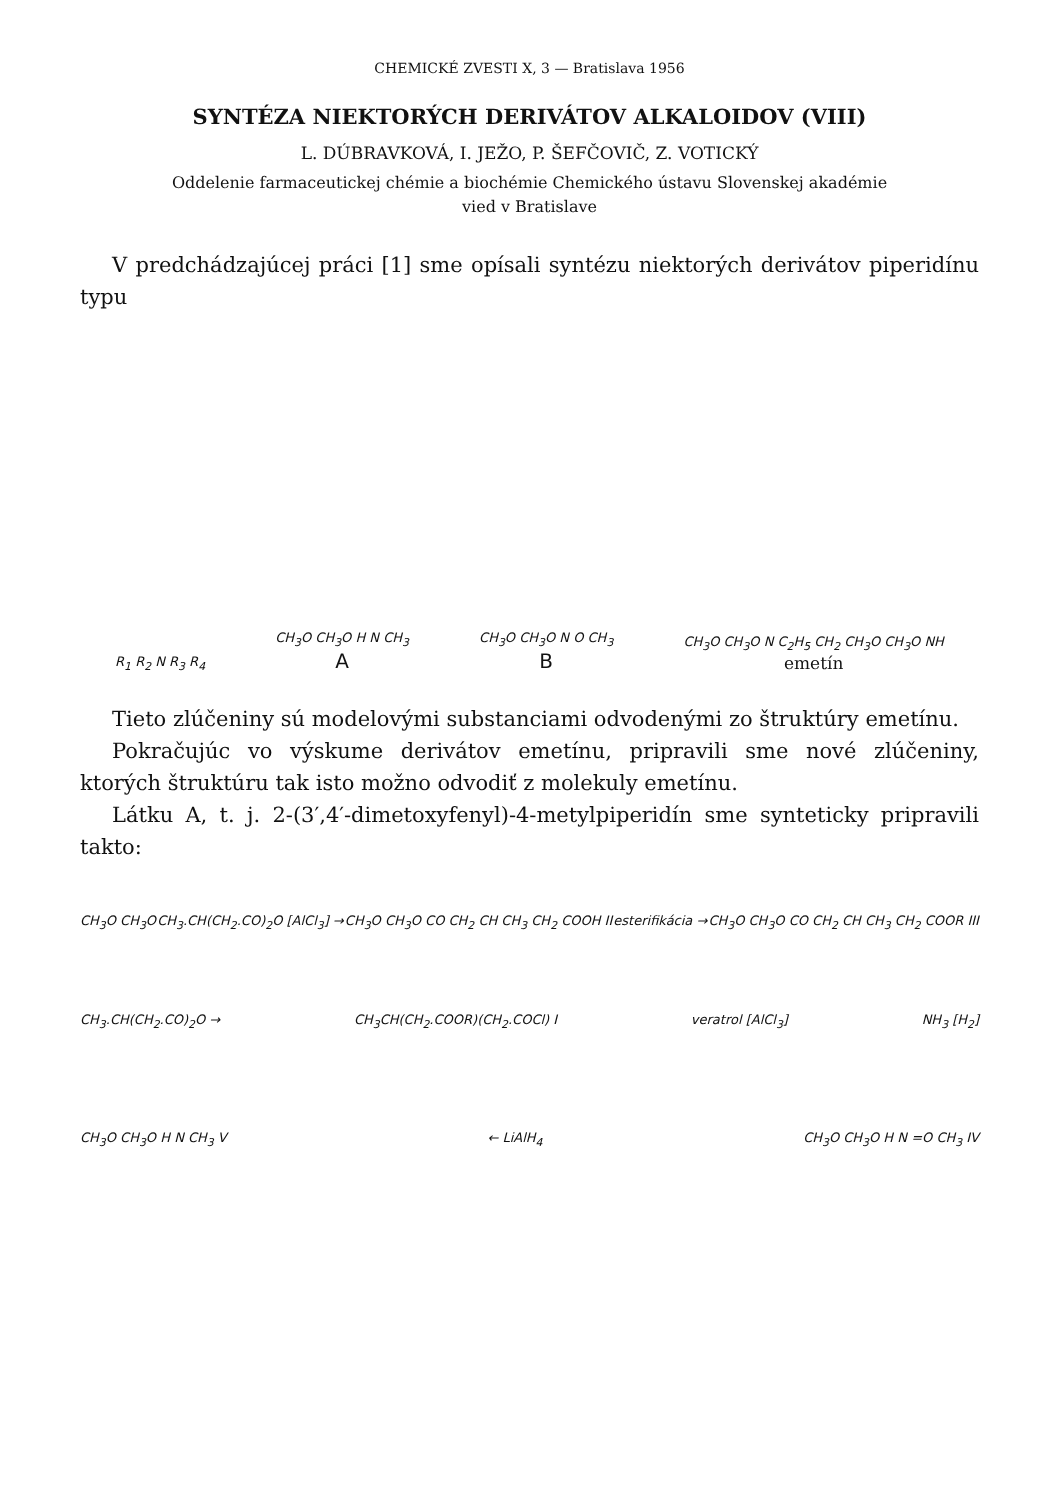CHEMICKÉ ZVESTI X, 3 — Bratislava 1956
SYNTÉZA NIEKTORÝCH DERIVÁTOV ALKALOIDOV (VIII)
L. DÚBRAVKOVÁ, I. JEŽO, P. ŠEFČOVIČ, Z. VOTICKÝ
Oddelenie farmaceutickej chémie a biochémie Chemického ústavu Slovenskej akadémie
vied v Bratislave
V predchádzajúcej práci [1] sme opísali syntézu niektorých derivátov piperidínu typu
R<sub>1</sub> R<sub>2</sub> N R<sub>3</sub> R<sub>4</sub>
CH<sub>3</sub>O CH<sub>3</sub>O H N CH<sub>3</sub>
A
CH<sub>3</sub>O CH<sub>3</sub>O N O CH<sub>3</sub>
B
CH<sub>3</sub>O CH<sub>3</sub>O N C<sub>2</sub>H<sub>5</sub> CH<sub>2</sub> CH<sub>3</sub>O CH<sub>3</sub>O NH
emetín
Tieto zlúčeniny sú modelovými substanciami odvodenými zo štruktúry emetínu.
Pokračujúc vo výskume derivátov emetínu, pripravili sme nové zlúčeniny, ktorých štruktúru tak isto možno odvodiť z molekuly emetínu.
Látku A, t. j. 2-(3′,4′-dimetoxyfenyl)-4-metylpiperidín sme synteticky pripravili takto:
CH<sub>3</sub>O CH<sub>3</sub>O CH<sub>3</sub>.CH(CH<sub>2</sub>.CO)<sub>2</sub>O [AlCl<sub>3</sub>] → CH<sub>3</sub>O CH<sub>3</sub>O CO CH<sub>2</sub> CH CH<sub>3</sub> CH<sub>2</sub> COOH II esterifikácia → CH<sub>3</sub>O CH<sub>3</sub>O CO CH<sub>2</sub> CH CH<sub>3</sub> CH<sub>2</sub> COOR III
CH<sub>3</sub>.CH(CH<sub>2</sub>.CO)<sub>2</sub>O → CH<sub>3</sub>CH(CH<sub>2</sub>.COOR)(CH<sub>2</sub>.COCl) I veratrol [AlCl<sub>3</sub>] NH<sub>3</sub> [H<sub>2</sub>]
CH<sub>3</sub>O CH<sub>3</sub>O H N CH<sub>3</sub> V ← LiAlH<sub>4</sub> CH<sub>3</sub>O CH<sub>3</sub>O H N =O CH<sub>3</sub> IV